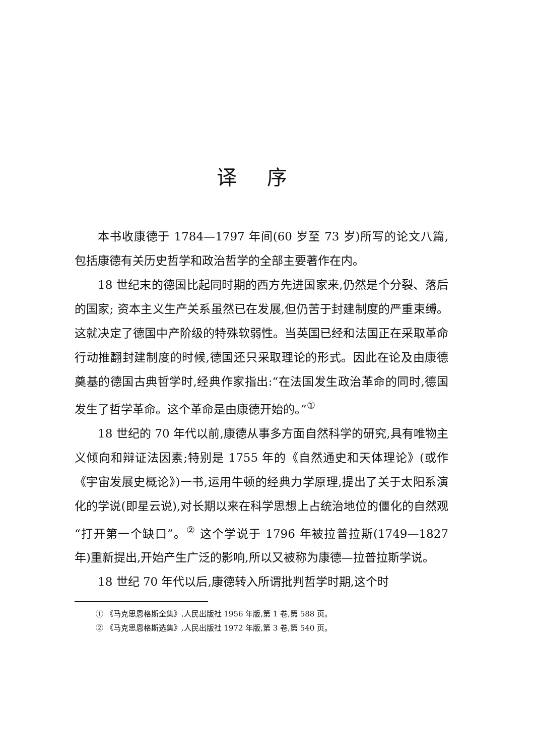译序
本书收康德于 1784—1797 年间(60 岁至 73 岁)所写的论文八篇,包括康德有关历史哲学和政治哲学的全部主要著作在内。
18 世纪末的德国比起同时期的西方先进国家来,仍然是个分裂、落后的国家; 资本主义生产关系虽然已在发展,但仍苦于封建制度的严重束缚。这就决定了德国中产阶级的特殊软弱性。当英国已经和法国正在采取革命行动推翻封建制度的时候,德国还只采取理论的形式。因此在论及由康德奠基的德国古典哲学时,经典作家指出:“在法国发生政治革命的同时,德国发生了哲学革命。这个革命是由康德开始的。”<sup>①</sup>
18 世纪的 70 年代以前,康德从事多方面自然科学的研究,具有唯物主义倾向和辩证法因素;特别是 1755 年的《自然通史和天体理论》(或作《宇宙发展史概论》)一书,运用牛顿的经典力学原理,提出了关于太阳系演化的学说(即星云说),对长期以来在科学思想上占统治地位的僵化的自然观“打开第一个缺口”。<sup>②</sup> 这个学说于 1796 年被拉普拉斯(1749—1827 年)重新提出,开始产生广泛的影响,所以又被称为康德—拉普拉斯学说。
18 世纪 70 年代以后,康德转入所谓批判哲学时期,这个时
① 《马克思恩格斯全集》,人民出版社 1956 年版,第 1 卷,第 588 页。
② 《马克思恩格斯选集》,人民出版社 1972 年版,第 3 卷,第 540 页。